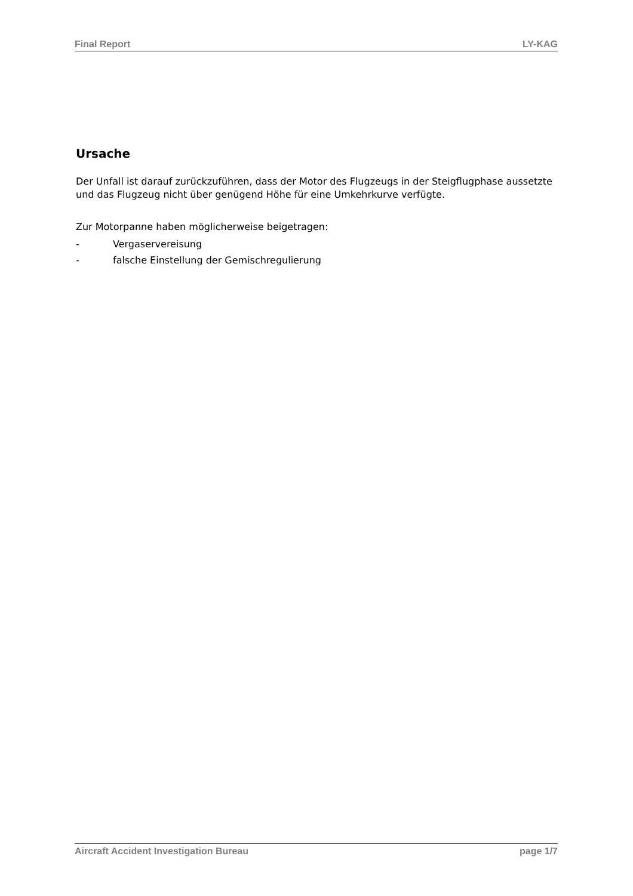Final Report LY-KAG
Ursache
Der Unfall ist darauf zurückzuführen, dass der Motor des Flugzeugs in der Steigflugphase aussetzte und das Flugzeug nicht über genügend Höhe für eine Umkehrkurve verfügte.
Zur Motorpanne haben möglicherweise beigetragen:
- Vergaservereisung
- falsche Einstellung der Gemischregulierung
Aircraft Accident Investigation Bureau page 1/7